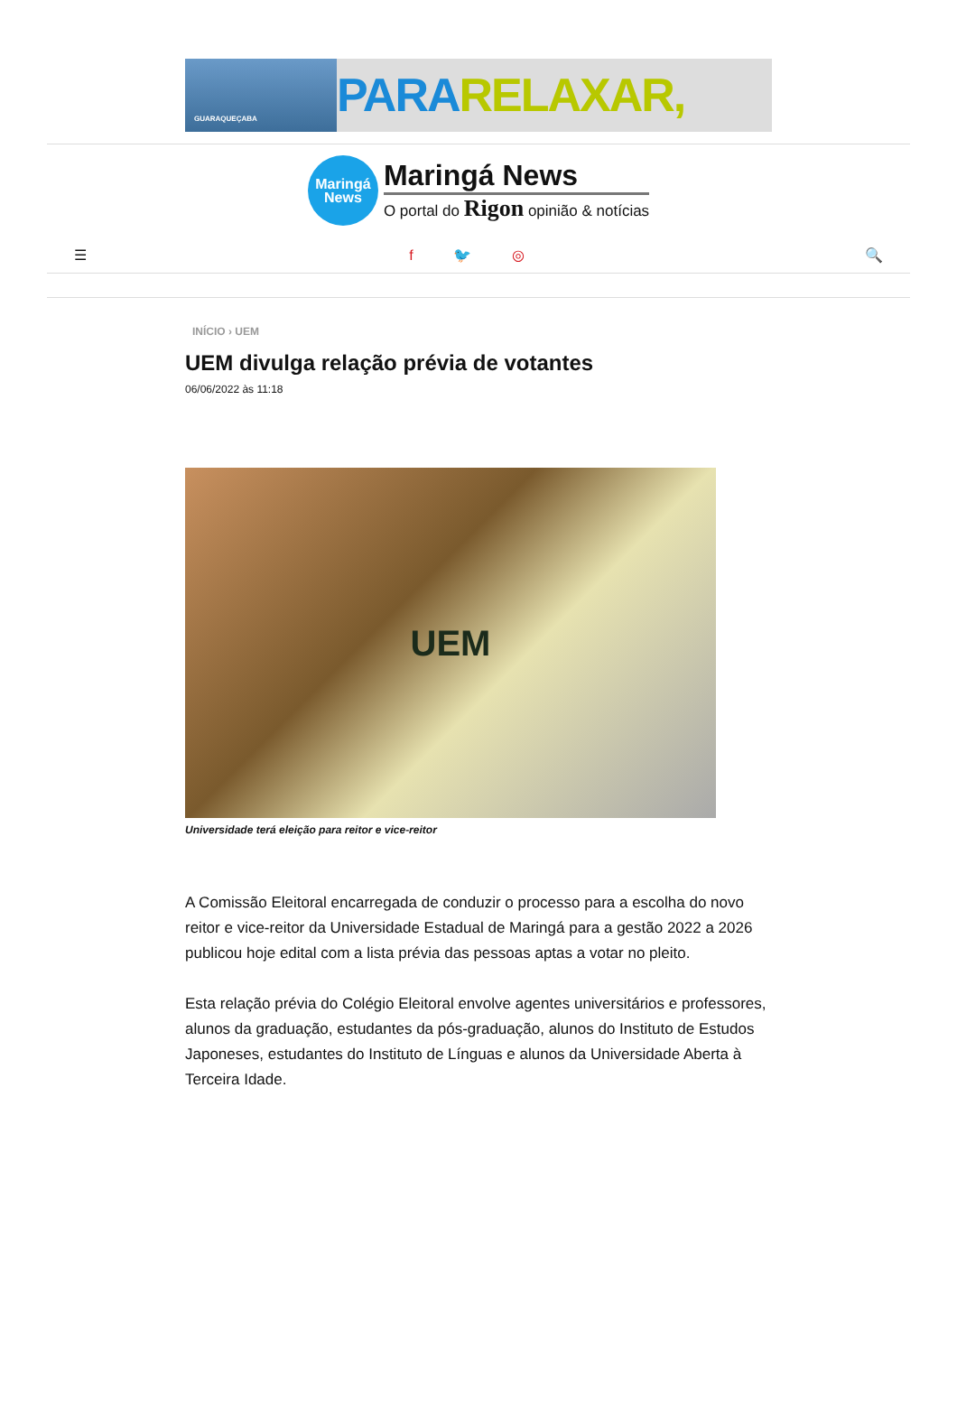GUARAQUEÇABA
PARARELAXAR,
Maringá
News
Maringá News
O portal do Rigon opinião & notícias
☰ f 🐦 ◎ 🔍
INÍCIO › UEM
UEM divulga relação prévia de votantes
06/06/2022 às 11:18
UEM
Universidade terá eleição para reitor e vice-reitor
A Comissão Eleitoral encarregada de conduzir o processo para a escolha do novo reitor e vice-reitor da Universidade Estadual de Maringá para a gestão 2022 a 2026 publicou hoje edital com a lista prévia das pessoas aptas a votar no pleito.
Esta relação prévia do Colégio Eleitoral envolve agentes universitários e professores, alunos da graduação, estudantes da pós-graduação, alunos do Instituto de Estudos Japoneses, estudantes do Instituto de Línguas e alunos da Universidade Aberta à Terceira Idade.